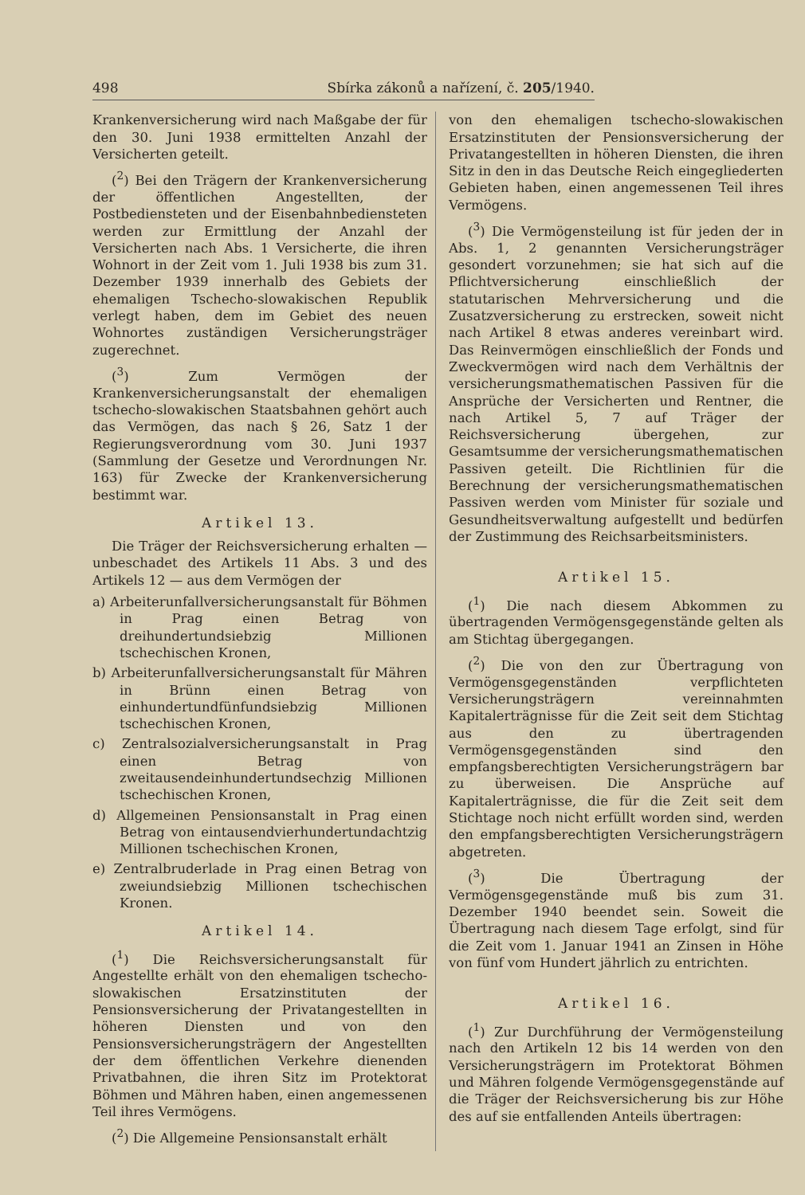498 Sbírka zákonů a nařízení, č. 205/1940.
Krankenversicherung wird nach Maßgabe der für den 30. Juni 1938 ermittelten Anzahl der Versicherten geteilt.
(<sup>2</sup>) Bei den Trägern der Krankenversicherung der öffentlichen Angestellten, der Postbediensteten und der Eisenbahnbediensteten werden zur Ermittlung der Anzahl der Versicherten nach Abs. 1 Versicherte, die ihren Wohnort in der Zeit vom 1. Juli 1938 bis zum 31. Dezember 1939 innerhalb des Gebiets der ehemaligen Tschecho-slowakischen Republik verlegt haben, dem im Gebiet des neuen Wohnortes zuständigen Versicherungsträger zugerechnet.
(<sup>3</sup>) Zum Vermögen der Krankenversicherungsanstalt der ehemaligen tschecho-slowakischen Staatsbahnen gehört auch das Vermögen, das nach § 26, Satz 1 der Regierungsverordnung vom 30. Juni 1937 (Sammlung der Gesetze und Verordnungen Nr. 163) für Zwecke der Krankenversicherung bestimmt war.
Artikel 13.
Die Träger der Reichsversicherung erhalten — unbeschadet des Artikels 11 Abs. 3 und des Artikels 12 — aus dem Vermögen der
a) Arbeiterunfallversicherungsanstalt für Böhmen in Prag einen Betrag von dreihundertundsiebzig Millionen tschechischen Kronen,
b) Arbeiterunfallversicherungsanstalt für Mähren in Brünn einen Betrag von einhundertundfünfundsiebzig Millionen tschechischen Kronen,
c) Zentralsozialversicherungsanstalt in Prag einen Betrag von zweitausendeinhundertundsechzig Millionen tschechischen Kronen,
d) Allgemeinen Pensionsanstalt in Prag einen Betrag von eintausendvierhundertundachtzig Millionen tschechischen Kronen,
e) Zentralbruderlade in Prag einen Betrag von zweiundsiebzig Millionen tschechischen Kronen.
Artikel 14.
(<sup>1</sup>) Die Reichsversicherungsanstalt für Angestellte erhält von den ehemaligen tschecho-slowakischen Ersatzinstituten der Pensionsversicherung der Privatangestellten in höheren Diensten und von den Pensionsversicherungsträgern der Angestellten der dem öffentlichen Verkehre dienenden Privatbahnen, die ihren Sitz im Protektorat Böhmen und Mähren haben, einen angemessenen Teil ihres Vermögens.
(<sup>2</sup>) Die Allgemeine Pensionsanstalt erhält
von den ehemaligen tschecho-slowakischen Ersatzinstituten der Pensionsversicherung der Privatangestellten in höheren Diensten, die ihren Sitz in den in das Deutsche Reich eingegliederten Gebieten haben, einen angemessenen Teil ihres Vermögens.
(<sup>3</sup>) Die Vermögensteilung ist für jeden der in Abs. 1, 2 genannten Versicherungsträger gesondert vorzunehmen; sie hat sich auf die Pflichtversicherung einschließlich der statutarischen Mehrversicherung und die Zusatzversicherung zu erstrecken, soweit nicht nach Artikel 8 etwas anderes vereinbart wird. Das Reinvermögen einschließlich der Fonds und Zweckvermögen wird nach dem Verhältnis der versicherungsmathematischen Passiven für die Ansprüche der Versicherten und Rentner, die nach Artikel 5, 7 auf Träger der Reichsversicherung übergehen, zur Gesamtsumme der versicherungsmathematischen Passiven geteilt. Die Richtlinien für die Berechnung der versicherungsmathematischen Passiven werden vom Minister für soziale und Gesundheitsverwaltung aufgestellt und bedürfen der Zustimmung des Reichsarbeitsministers.
Artikel 15.
(<sup>1</sup>) Die nach diesem Abkommen zu übertragenden Vermögensgegenstände gelten als am Stichtag übergegangen.
(<sup>2</sup>) Die von den zur Übertragung von Vermögensgegenständen verpflichteten Versicherungsträgern vereinnahmten Kapitalerträgnisse für die Zeit seit dem Stichtag aus den zu übertragenden Vermögensgegenständen sind den empfangsberechtigten Versicherungsträgern bar zu überweisen. Die Ansprüche auf Kapitalerträgnisse, die für die Zeit seit dem Stichtage noch nicht erfüllt worden sind, werden den empfangsberechtigten Versicherungsträgern abgetreten.
(<sup>3</sup>) Die Übertragung der Vermögensgegenstände muß bis zum 31. Dezember 1940 beendet sein. Soweit die Übertragung nach diesem Tage erfolgt, sind für die Zeit vom 1. Januar 1941 an Zinsen in Höhe von fünf vom Hundert jährlich zu entrichten.
Artikel 16.
(<sup>1</sup>) Zur Durchführung der Vermögensteilung nach den Artikeln 12 bis 14 werden von den Versicherungsträgern im Protektorat Böhmen und Mähren folgende Vermögensgegenstände auf die Träger der Reichsversicherung bis zur Höhe des auf sie entfallenden Anteils übertragen: